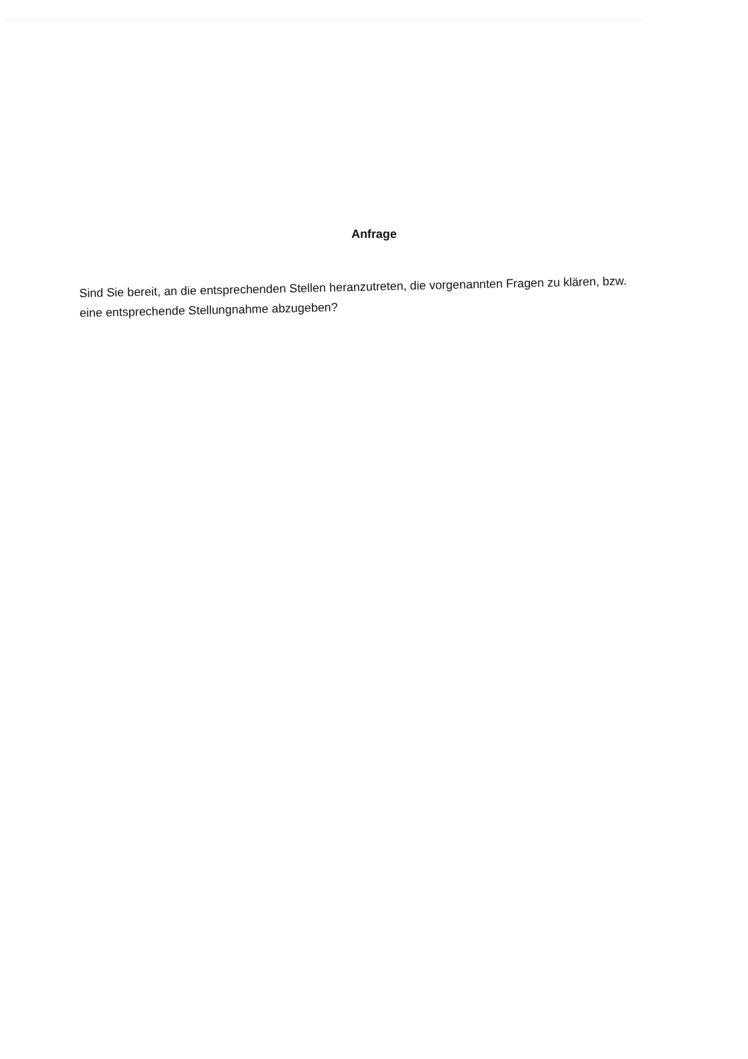Anfrage
Sind Sie bereit, an die entsprechenden Stellen heranzutreten, die vorgenannten Fragen zu klären, bzw. eine entsprechende Stellungnahme abzugeben?